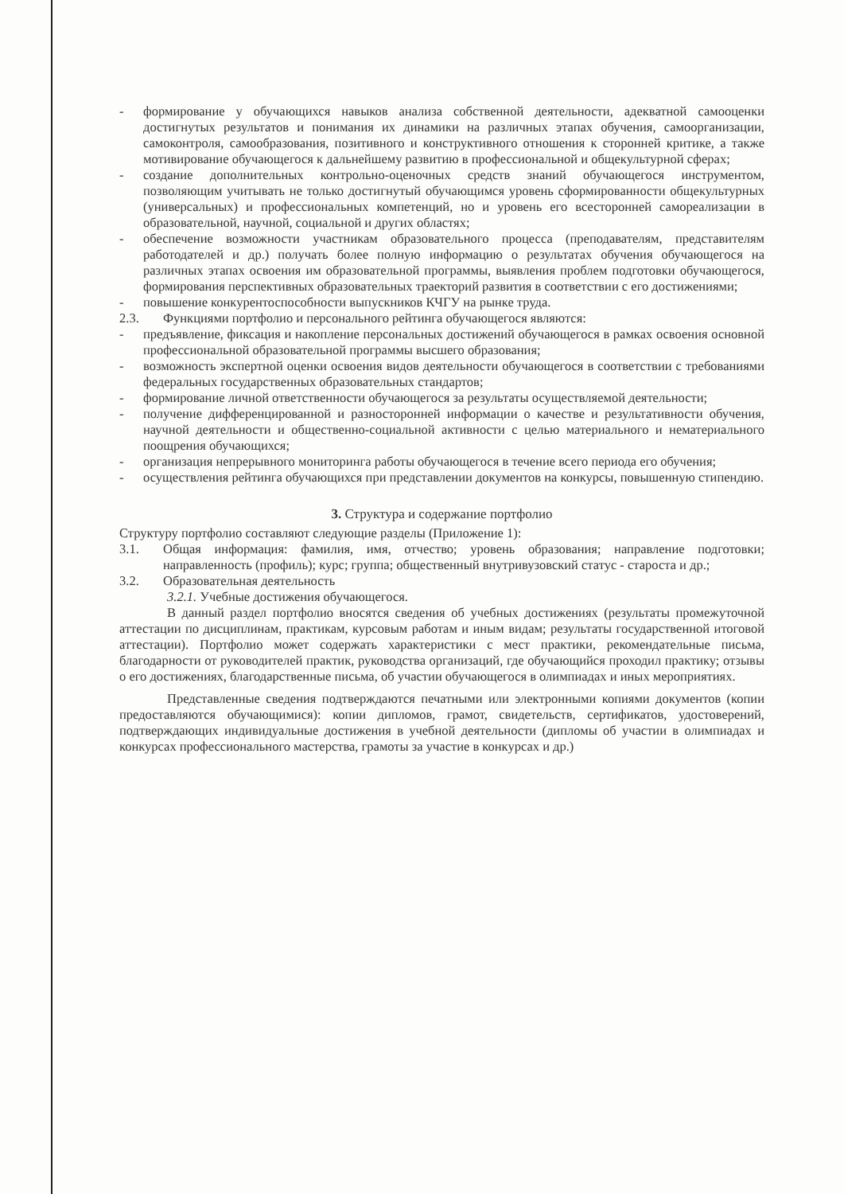- формирование у обучающихся навыков анализа собственной деятельности, адекватной самооценки достигнутых результатов и понимания их динамики на различных этапах обучения, самоорганизации, самоконтроля, самообразования, позитивного и конструктивного отношения к сторонней критике, а также мотивирование обучающегося к дальнейшему развитию в профессиональной и общекультурной сферах;
- создание дополнительных контрольно-оценочных средств знаний обучающегося инструментом, позволяющим учитывать не только достигнутый обучающимся уровень сформированности общекультурных (универсальных) и профессиональных компетенций, но и уровень его всесторонней самореализации в образовательной, научной, социальной и других областях;
- обеспечение возможности участникам образовательного процесса (преподавателям, представителям работодателей и др.) получать более полную информацию о результатах обучения обучающегося на различных этапах освоения им образовательной программы, выявления проблем подготовки обучающегося, формирования перспективных образовательных траекторий развития в соответствии с его достижениями;
- повышение конкурентоспособности выпускников КЧГУ на рынке труда.
2.3. Функциями портфолио и персонального рейтинга обучающегося являются:
- предъявление, фиксация и накопление персональных достижений обучающегося в рамках освоения основной профессиональной образовательной программы высшего образования;
- возможность экспертной оценки освоения видов деятельности обучающегося в соответствии с требованиями федеральных государственных образовательных стандартов;
- формирование личной ответственности обучающегося за результаты осуществляемой деятельности;
- получение дифференцированной и разносторонней информации о качестве и результативности обучения, научной деятельности и общественно-социальной активности с целью материального и нематериального поощрения обучающихся;
- организация непрерывного мониторинга работы обучающегося в течение всего периода его обучения;
- осуществления рейтинга обучающихся при представлении документов на конкурсы, повышенную стипендию.
3. Структура и содержание портфолио
Структуру портфолио составляют следующие разделы (Приложение 1):
3.1. Общая информация: фамилия, имя, отчество; уровень образования; направление подготовки; направленность (профиль); курс; группа; общественный внутривузовский статус - староста и др.;
3.2. Образовательная деятельность
3.2.1. Учебные достижения обучающегося.
В данный раздел портфолио вносятся сведения об учебных достижениях (результаты промежуточной аттестации по дисциплинам, практикам, курсовым работам и иным видам; результаты государственной итоговой аттестации). Портфолио может содержать характеристики с мест практики, рекомендательные письма, благодарности от руководителей практик, руководства организаций, где обучающийся проходил практику; отзывы о его достижениях, благодарственные письма, об участии обучающегося в олимпиадах и иных мероприятиях.
Представленные сведения подтверждаются печатными или электронными копиями документов (копии предоставляются обучающимися): копии дипломов, грамот, свидетельств, сертификатов, удостоверений, подтверждающих индивидуальные достижения в учебной деятельности (дипломы об участии в олимпиадах и конкурсах профессионального мастерства, грамоты за участие в конкурсах и др.)